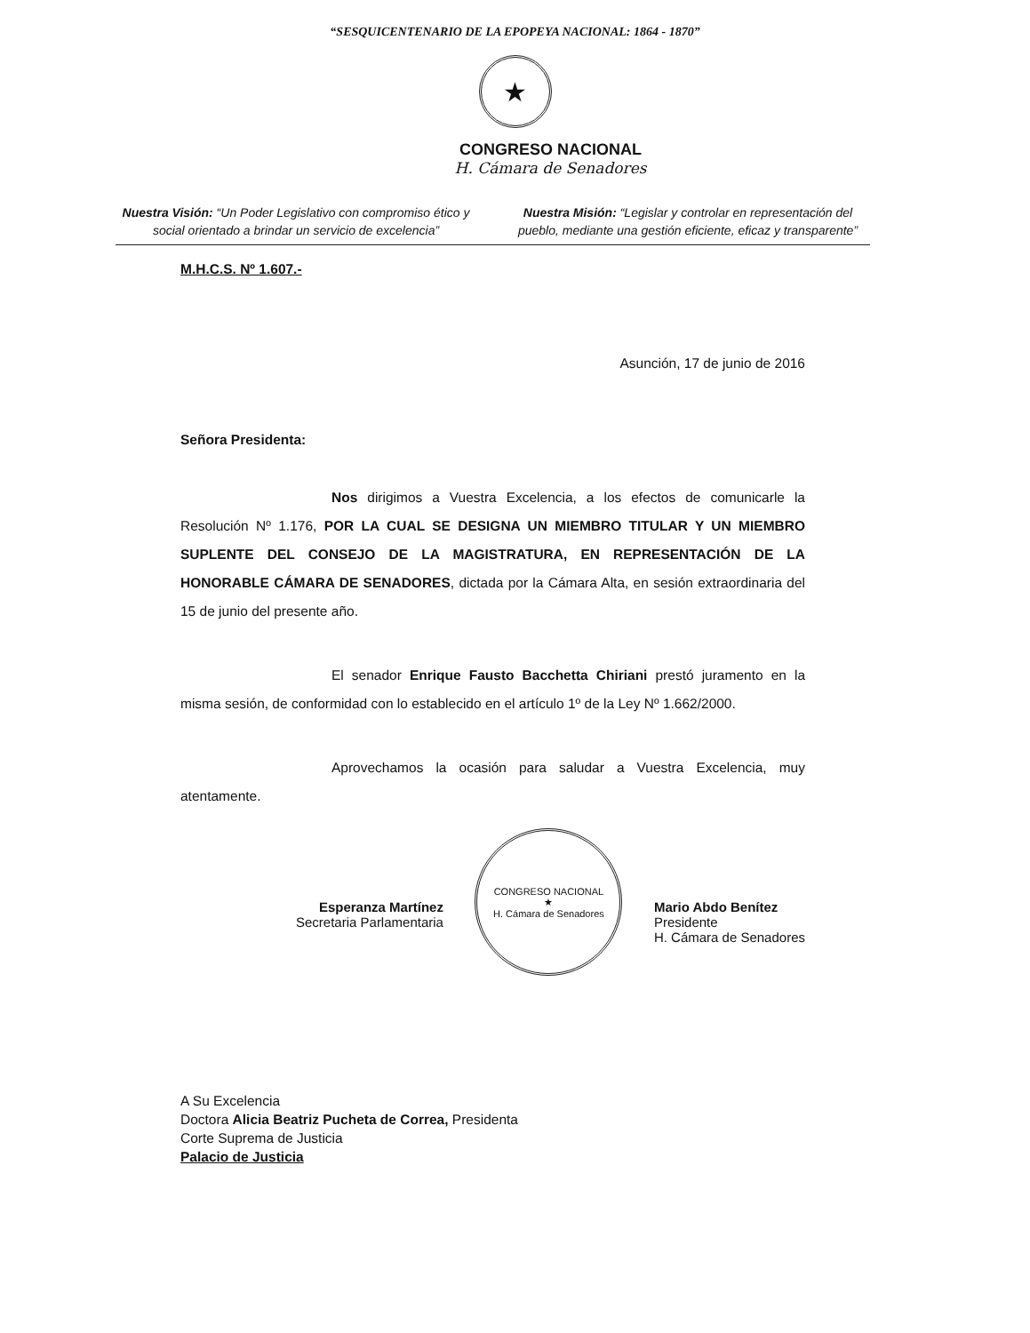“SESQUICENTENARIO DE LA EPOPEYA NACIONAL: 1864 - 1870”
★
CONGRESO NACIONAL
H. Cámara de Senadores
Nuestra Visión: “Un Poder Legislativo con compromiso ético y social orientado a brindar un servicio de excelencia”
Nuestra Misión: “Legislar y controlar en representación del pueblo, mediante una gestión eficiente, eficaz y transparente”
M.H.C.S. Nº 1.607.-
Asunción, 17 de junio de 2016
Señora Presidenta:
Nos dirigimos a Vuestra Excelencia, a los efectos de comunicarle la Resolución Nº 1.176, POR LA CUAL SE DESIGNA UN MIEMBRO TITULAR Y UN MIEMBRO SUPLENTE DEL CONSEJO DE LA MAGISTRATURA, EN REPRESENTACIÓN DE LA HONORABLE CÁMARA DE SENADORES, dictada por la Cámara Alta, en sesión extraordinaria del 15 de junio del presente año.
El senador Enrique Fausto Bacchetta Chiriani prestó juramento en la misma sesión, de conformidad con lo establecido en el artículo 1º de la Ley Nº 1.662/2000.
Aprovechamos la ocasión para saludar a Vuestra Excelencia, muy atentamente.
Esperanza Martínez
Secretaria Parlamentaria
CONGRESO NACIONAL
★
H. Cámara de Senadores
Mario Abdo Benítez
Presidente
H. Cámara de Senadores
A Su Excelencia
Doctora Alicia Beatriz Pucheta de Correa, Presidenta
Corte Suprema de Justicia
Palacio de Justicia